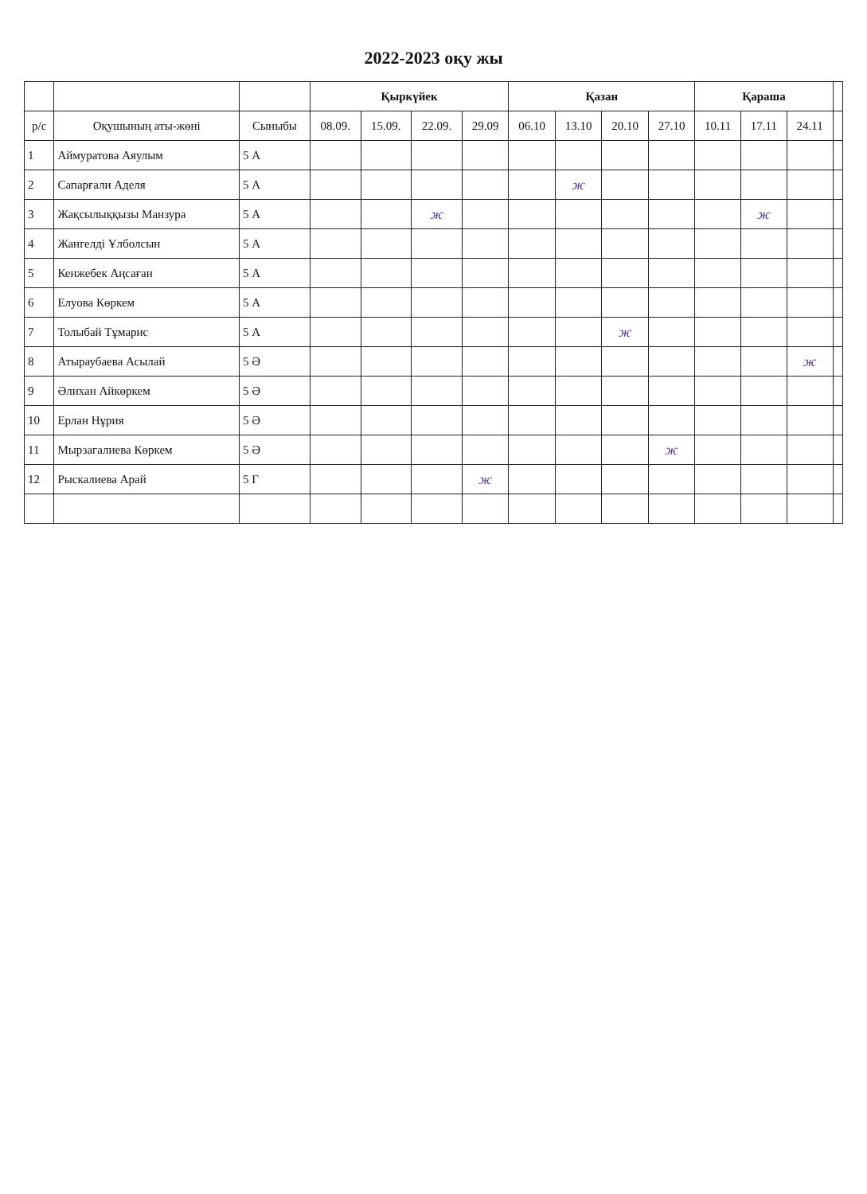2022-2023 оқу жы
| | | | Қыркүйек | | | | Қазан | | | | Қараша | | | |
| --- | --- | --- | --- | --- | --- | --- | --- | --- | --- | --- | --- | --- | --- | --- |
| р/с | Оқушының аты-жөні | Сыныбы | 08.09. | 15.09. | 22.09. | 29.09 | 06.10 | 13.10 | 20.10 | 27.10 | 10.11 | 17.11 | 24.11 | |
| 1 | Аймуратова Аяулым | 5 А | | | | | | | | | | | | |
| 2 | Сапарғали Аделя | 5 А | | | | | | ж | | | | | | |
| 3 | Жақсылыққызы Манзура | 5 А | | | ж | | | | | | | ж | | |
| 4 | Жангелді Ұлболсын | 5 А | | | | | | | | | | | | |
| 5 | Кенжебек Аңсаған | 5 А | | | | | | | | | | | | |
| 6 | Елуова Көркем | 5 А | | | | | | | | | | | | |
| 7 | Толыбай Тұмарис | 5 А | | | | | | | ж | | | | | |
| 8 | Атыраубаева Асылай | 5 Ә | | | | | | | | | | | ж | |
| 9 | Әлихан Айкөркем | 5 Ә | | | | | | | | | | | | |
| 10 | Ерлан Нұрия | 5 Ә | | | | | | | | | | | | |
| 11 | Мырзагалиева Көркем | 5 Ә | | | | | | | | ж | | | | |
| 12 | Рыскалиева Арай | 5 Г | | | | ж | | | | | | | | |